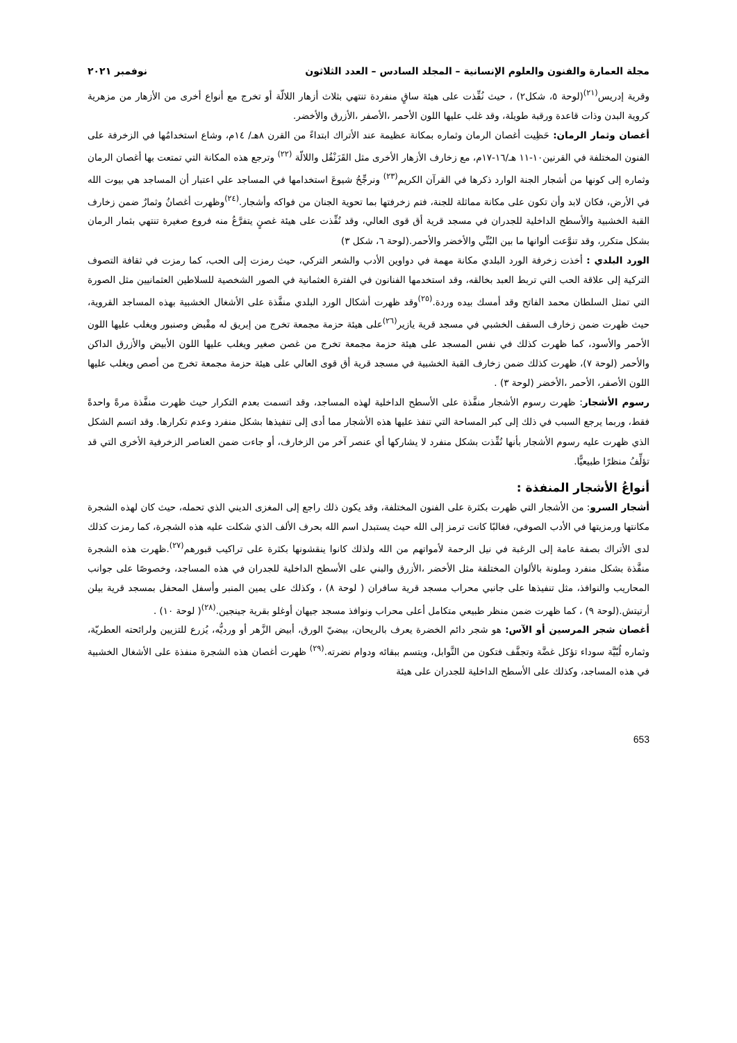مجلة العمارة والفنون والعلوم الإنسانية – المجلد السادس – العدد الثلاثون نوفمبر ٢٠٢١
وقرية إدريس<sup>(٢١)</sup>(لوحة ٥، شكل٢) ، حيث نُفِّذت على هيئة ساقٍ منفردة تنتهي بثلاث أزهار اللالّة أو تخرج مع أنواع أخرى من الأزهار من مزهرية كروية البدن وذات قاعدة ورقبة طويلة، وقد غلب عليها اللون الأحمر ،الأصفر ،الأزرق والأخضر.
أغصان وثمار الرمان: حَظِيت أغصان الرمان وثماره بمكانة عظيمة عند الأتراك ابتداءً من القرن ٨هـ/ ١٤م، وشاع استخدامُها في الزخرفة على الفنون المختلفة في القرنين١٠-١١ هـ/١٦-١٧م، مع زخارف الأزهار الأخرى مثل القَرَنْفُل واللالّة <sup>(٢٢)</sup> وترجع هذه المكانة التي تمتعت بها أغصان الرمان وثماره إلى كونها من أشجار الجنة الوارد ذكرها في القرآن الكريم<sup>(٢٣)</sup> ونرجِّحُ شيوعَ استخدامها في المساجد علي اعتبار أن المساجد هي بيوت الله في الأرض، فكان لابد وأن تكون على مكانة مماثلة للجنة، فتم زخرفتها بما تحوية الجنان من فواكه وأشجار.<sup>(٢٤)</sup>وظهرت أغصانُ وثمارٌ ضمن زخارف القبة الخشبية والأسطح الداخلية للجدران في مسجد قرية أق قوى العالي، وقد نُفِّذت على هيئة غصنٍ يتفرَّعُ منه فروع صغيرة تنتهي بثمار الرمان بشكل متكرر، وقد تنوَّعت ألوانها ما بين البُنِّي والأخضر والأحمر.(لوحة ٦، شكل ٣)
الورد البلدي : أخذت زخرفة الورد البلدي مكانة مهمة في دواوين الأدب والشعر التركي، حيث رمزت إلى الحب، كما رمزت في ثقافة التصوف التركية إلى علاقة الحب التي تربط العبد بخالقه، وقد استخدمها الفنانون في الفترة العثمانية في الصور الشخصية للسلاطين العثمانيين مثل الصورة التي تمثل السلطان محمد الفاتح وقد أمسك بيده وردة.<sup>(٢٥)</sup>وقد ظهرت أشكال الورد البلدي منفَّذة على الأشغال الخشبية بهذه المساجد القروية، حيث ظهرت ضمن زخارف السقف الخشبي في مسجد قرية يازير<sup>(٢٦)</sup>على هيئة حزمة مجمعة تخرج من إبريق له مِقْبض وصنبور ويغلب عليها اللون الأحمر والأسود، كما ظهرت كذلك في نفس المسجد على هيئة حزمة مجمعة تخرج من غصن صغير ويغلب عليها اللون الأبيض والأزرق الداكن والأحمر (لوحة ٧)، ظهرت كذلك ضمن زخارف القبة الخشبية في مسجد قرية أق قوى العالي على هيئة حزمة مجمعة تخرج من أصص ويغلب عليها اللون الأصفر، الأحمر ،الأخضر (لوحة ٣) .
رسوم الأشجار: ظهرت رسوم الأشجار منفَّذة على الأسطح الداخلية لهذه المساجد، وقد اتسمت بعدم التكرار حيث ظهرت منفَّذة مرةً واحدةً فقط، وربما يرجع السبب في ذلك إلى كبر المساحة التي تنفذ عليها هذه الأشجار مما أدى إلى تنفيذها بشكل منفرد وعدم تكرارها. وقد اتسم الشكل الذي ظهرت عليه رسوم الأشجار بأنها نُفِّذت بشكل منفرد لا يشاركها أي عنصر آخر من الزخارف، أو جاءت ضمن العناصر الزخرفية الأخرى التي قد تؤلِّفُ منظرًا طبيعيًّا.
أنواعُ الأشجار المنفذة :
أشجار السرو: من الأشجار التي ظهرت بكثرة على الفنون المختلفة، وقد يكون ذلك راجع إلى المغزى الديني الذي تحمله، حيث كان لهذه الشجرة مكانتها ورمزيتها في الأدب الصوفي، فغالبًا كانت ترمز إلى الله حيث يستبدل اسم الله بحرف الألف الذي شكلت عليه هذه الشجرة، كما رمزت كذلك لدى الأتراك بصفة عامة إلى الرغبة في نيل الرحمة لأمواتهم من الله ولذلك كانوا ينقشونها بكثرة على تراكيب قبورهم<sup>(٢٧)</sup>.ظهرت هذه الشجرة منفَّذة بشكل منفرد وملونة بالألوان المختلفة مثل الأخضر ،الأزرق والبني على الأسطح الداخلية للجدران في هذه المساجد، وخصوصًا على جوانب المحاريب والنوافذ، مثل تنفيذها على جانبي محراب مسجد قرية سافران ( لوحة ٨) ، وكذلك على يمين المنبر وأسفل المحفل بمسجد قرية بيلن أرتيتش.(لوحة ٩) ، كما ظهرت ضمن منظر طبيعي متكامل أعلى محراب ونوافذ مسجد جيهان أوغلو بقرية جينجين.<sup>(٢٨)</sup>( لوحة ١٠) .
أغصان شجر المرسين أو الآس: هو شجر دائم الخضرة يعرف بالريحان، بيضيّ الورق، أبيض الزَّهر أو ورديُّه، يُزرع للتزيين ولرائحته العطريّة، وثماره لُبّيَّة سوداء تؤكل غضَّة وتجفَّف فتكون من التَّوابل، ويتسم ببقائه ودوام نضرته.<sup>(٢٩)</sup> ظهرت أغصان هذه الشجرة منفذة على الأشغال الخشبية في هذه المساجد، وكذلك على الأسطح الداخلية للجدران على هيئة
653